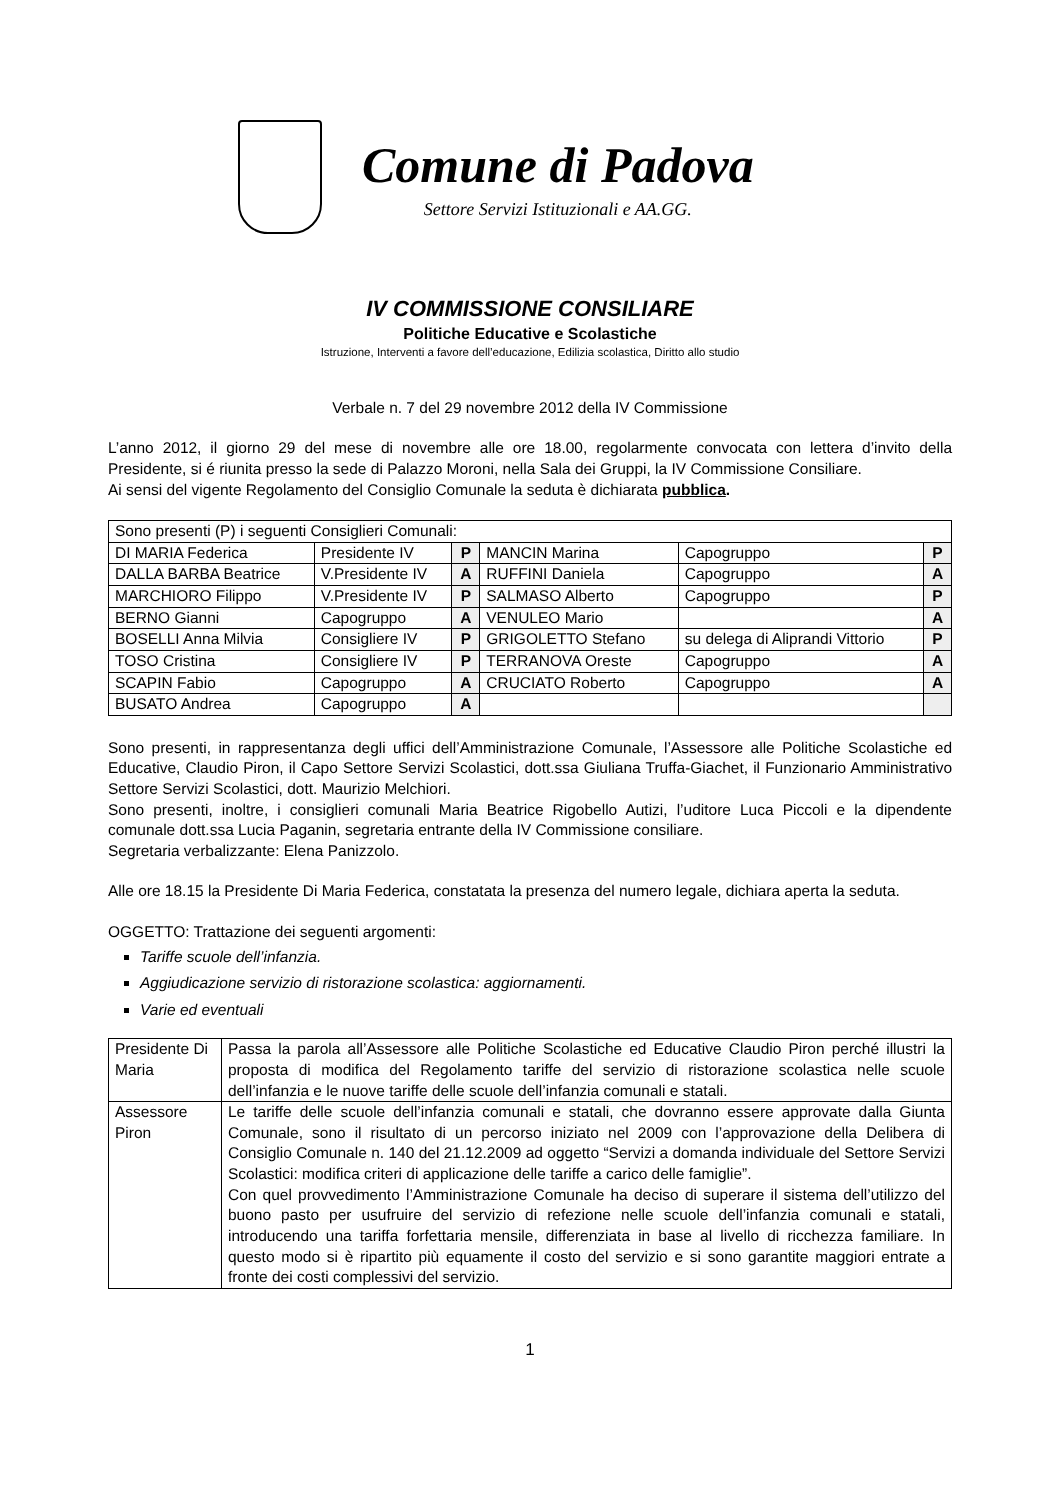Comune di Padova
Settore Servizi Istituzionali e AA.GG.
IV COMMISSIONE CONSILIARE
Politiche Educative e Scolastiche
Istruzione, Interventi a favore dell’educazione, Edilizia scolastica, Diritto allo studio
Verbale n. 7 del 29 novembre 2012 della IV Commissione
L’anno 2012, il giorno 29 del mese di novembre alle ore 18.00, regolarmente convocata con lettera d’invito della Presidente, si é riunita presso la sede di Palazzo Moroni, nella Sala dei Gruppi, la IV Commissione Consiliare.
Ai sensi del vigente Regolamento del Consiglio Comunale la seduta è dichiarata pubblica.
| Sono presenti (P) i seguenti Consiglieri Comunali: | | | | | |
| DI MARIA Federica | Presidente IV | P | MANCIN Marina | Capogruppo | P |
| DALLA BARBA Beatrice | V.Presidente IV | A | RUFFINI Daniela | Capogruppo | A |
| MARCHIORO Filippo | V.Presidente IV | P | SALMASO Alberto | Capogruppo | P |
| BERNO Gianni | Capogruppo | A | VENULEO Mario | | A |
| BOSELLI Anna Milvia | Consigliere IV | P | GRIGOLETTO Stefano | su delega di Aliprandi Vittorio | P |
| TOSO Cristina | Consigliere IV | P | TERRANOVA Oreste | Capogruppo | A |
| SCAPIN Fabio | Capogruppo | A | CRUCIATO Roberto | Capogruppo | A |
| BUSATO Andrea | Capogruppo | A | | | |
Sono presenti, in rappresentanza degli uffici dell’Amministrazione Comunale, l’Assessore alle Politiche Scolastiche ed Educative, Claudio Piron, il Capo Settore Servizi Scolastici, dott.ssa Giuliana Truffa-Giachet, il Funzionario Amministrativo Settore Servizi Scolastici, dott. Maurizio Melchiori.
Sono presenti, inoltre, i consiglieri comunali Maria Beatrice Rigobello Autizi, l’uditore Luca Piccoli e la dipendente comunale dott.ssa Lucia Paganin, segretaria entrante della IV Commissione consiliare.
Segretaria verbalizzante: Elena Panizzolo.
Alle ore 18.15 la Presidente Di Maria Federica, constatata la presenza del numero legale, dichiara aperta la seduta.
OGGETTO: Trattazione dei seguenti argomenti:
Tariffe scuole dell’infanzia.
Aggiudicazione servizio di ristorazione scolastica: aggiornamenti.
Varie ed eventuali
| Presidente Di Maria | Passa la parola all’Assessore alle Politiche Scolastiche ed Educative Claudio Piron perché illustri la proposta di modifica del Regolamento tariffe del servizio di ristorazione scolastica nelle scuole dell’infanzia e le nuove tariffe delle scuole dell’infanzia comunali e statali. |
| Assessore Piron | Le tariffe delle scuole dell’infanzia comunali e statali, che dovranno essere approvate dalla Giunta Comunale, sono il risultato di un percorso iniziato nel 2009 con l’approvazione della Delibera di Consiglio Comunale n. 140 del 21.12.2009 ad oggetto “Servizi a domanda individuale del Settore Servizi Scolastici: modifica criteri di applicazione delle tariffe a carico delle famiglie”. Con quel provvedimento l’Amministrazione Comunale ha deciso di superare il sistema dell’utilizzo del buono pasto per usufruire del servizio di refezione nelle scuole dell’infanzia comunali e statali, introducendo una tariffa forfettaria mensile, differenziata in base al livello di ricchezza familiare. In questo modo si è ripartito più equamente il costo del servizio e si sono garantite maggiori entrate a fronte dei costi complessivi del servizio. |
1